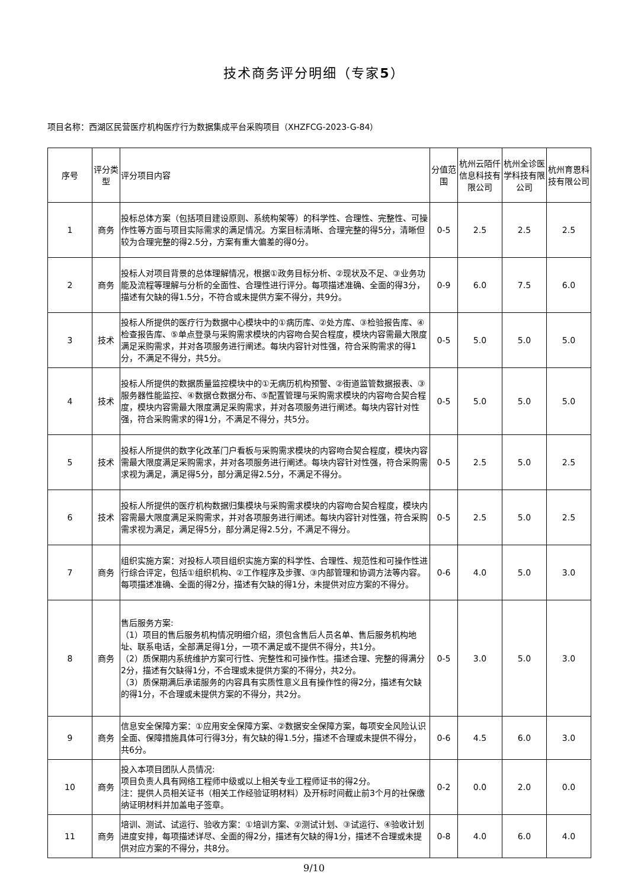技术商务评分明细（专家5）
项目名称：西湖区民营医疗机构医疗行为数据集成平台采购项目（XHZFCG-2023-G-84）
| 序号 | 评分类型 | 评分项目内容 | 分值范围 | 杭州云陌仟信息科技有限公司 | 杭州全诊医学科技有限公司 | 杭州育恩科技有限公司 |
| --- | --- | --- | --- | --- | --- | --- |
| 1 | 商务 | 投标总体方案（包括项目建设原则、系统构架等）的科学性、合理性、完整性、可操作性等方面与项目实际需求的满足情况。方案目标清晰、合理完整的得5分，清晰但较为合理完整的得2.5分，方案有重大偏差的得0分。 | 0-5 | 2.5 | 2.5 | 2.5 |
| 2 | 商务 | 投标人对项目背景的总体理解情况，根据①政务目标分析、②现状及不足、③业务功能及流程等理解与分析的全面性、合理性进行评分。每项描述准确、全面的得3分，描述有欠缺的得1.5分，不符合或未提供方案不得分，共9分。 | 0-9 | 6.0 | 7.5 | 6.0 |
| 3 | 技术 | 投标人所提供的医疗行为数据中心模块中的①病历库、②处方库、③检验报告库、④检查报告库、⑤单点登录与采购需求模块的内容吻合契合程度，模块内容需最大限度满足采购需求，并对各项服务进行阐述。每块内容针对性强，符合采购需求的得1分，不满足不得分，共5分。 | 0-5 | 5.0 | 5.0 | 5.0 |
| 4 | 技术 | 投标人所提供的数据质量监控模块中的①无病历机构预警、②街道监管数据报表、③服务器性能监控、④数据仓数据分布、⑤配置管理与采购需求模块的内容吻合契合程度，模块内容需最大限度满足采购需求，并对各项服务进行阐述。每块内容针对性强，符合采购需求的得1分，不满足不得分，共5分。 | 0-5 | 5.0 | 5.0 | 5.0 |
| 5 | 技术 | 投标人所提供的数字化改革门户看板与采购需求模块的内容吻合契合程度，模块内容需最大限度满足采购需求，并对各项服务进行阐述。每块内容针对性强，符合采购需求视为满足，满足得5分，部分满足得2.5分，不满足不得分。 | 0-5 | 2.5 | 5.0 | 2.5 |
| 6 | 技术 | 投标人所提供的医疗机构数据归集模块与采购需求模块的内容吻合契合程度，模块内容需最大限度满足采购需求，并对各项服务进行阐述。每块内容针对性强，符合采购需求视为满足，满足得5分，部分满足得2.5分，不满足不得分。 | 0-5 | 2.5 | 5.0 | 2.5 |
| 7 | 商务 | 组织实施方案：对投标人项目组织实施方案的科学性、合理性、规范性和可操作性进行综合评定，包括①组织机构、②工作程序及步骤、③内部管理和协调方法等内容。每项描述准确、全面的得2分，描述有欠缺的得1分，未提供对应方案的不得分。 | 0-6 | 4.0 | 5.0 | 3.0 |
| 8 | 商务 | 售后服务方案: （1）项目的售后服务机构情况明细介绍，须包含售后人员名单、售后服务机构地址、联系电话，全部满足得1分，一项不满足或不提供不得分，共1分。 （2）质保期内系统维护方案可行性、完整性和可操作性。描述合理、完整的得满分2分，描述有欠缺得1分，不合理或未提供方案的不得分，共2分。 （3）质保期满后承诺服务的内容具有实质性意义且有操作性的得2分，描述有欠缺的得1分，不合理或未提供方案的不得分，共2分。 | 0-5 | 3.0 | 5.0 | 3.0 |
| 9 | 商务 | 信息安全保障方案：①应用安全保障方案、②数据安全保障方案，每项安全风险认识全面、保障措施具体可行得3分，有欠缺的得1.5分，描述不合理或未提供不得分，共6分。 | 0-6 | 4.5 | 6.0 | 3.0 |
| 10 | 商务 | 投入本项目团队人员情况: 项目负责人具有网络工程师中级或以上相关专业工程师证书的得2分。 注：提供人员相关证书（相关工作经验证明材料）及开标时间截止前3个月的社保缴纳证明材料并加盖电子签章。 | 0-2 | 0.0 | 2.0 | 0.0 |
| 11 | 商务 | 培训、测试、试运行、验收方案：①培训方案、②测试计划、③试运行、④验收计划进度安排，每项描述详尽、全面的得2分，描述有欠缺的得1分，描述不合理或未提供对应方案的不得分，共8分。 | 0-8 | 4.0 | 6.0 | 4.0 |
9/10